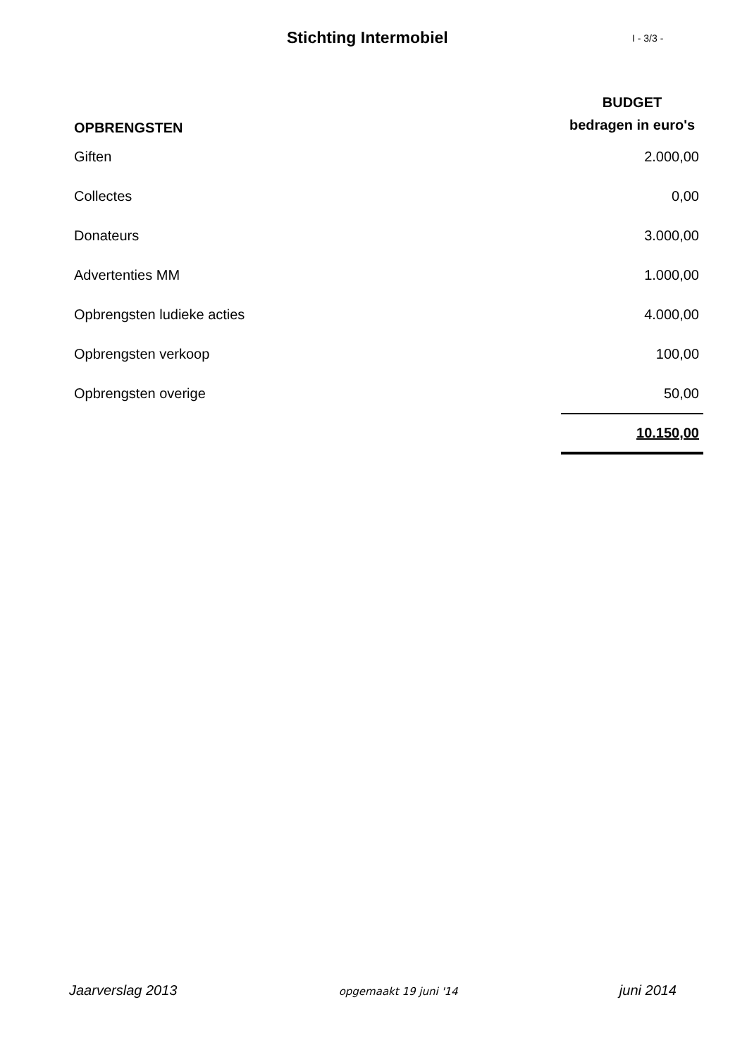Stichting Intermobiel
I - 3/3 -
| OPBRENGSTEN | BUDGET bedragen in euro's |
| --- | --- |
| Giften | 2.000,00 |
| Collectes | 0,00 |
| Donateurs | 3.000,00 |
| Advertenties MM | 1.000,00 |
| Opbrengsten ludieke acties | 4.000,00 |
| Opbrengsten verkoop | 100,00 |
| Opbrengsten overige | 50,00 |
| | 10.150,00 |
Jaarverslag 2013 opgemaakt 19 juni '14 juni 2014